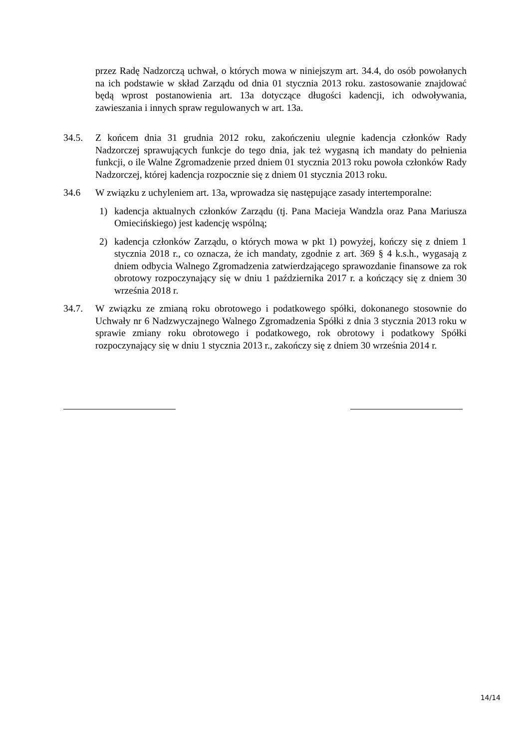przez Radę Nadzorczą uchwał, o których mowa w niniejszym art. 34.4, do osób powołanych na ich podstawie w skład Zarządu od dnia 01 stycznia 2013 roku. zastosowanie znajdować będą wprost postanowienia art. 13a dotyczące długości kadencji, ich odwoływania, zawieszania i innych spraw regulowanych w art. 13a.
34.5. Z końcem dnia 31 grudnia 2012 roku, zakończeniu ulegnie kadencja członków Rady Nadzorczej sprawujących funkcje do tego dnia, jak też wygasną ich mandaty do pełnienia funkcji, o ile Walne Zgromadzenie przed dniem 01 stycznia 2013 roku powoła członków Rady Nadzorczej, której kadencja rozpocznie się z dniem 01 stycznia 2013 roku.
34.6 W związku z uchyleniem art. 13a, wprowadza się następujące zasady intertemporalne:
1) kadencja aktualnych członków Zarządu (tj. Pana Macieja Wandzla oraz Pana Mariusza Omiecińskiego) jest kadencję wspólną;
2) kadencja członków Zarządu, o których mowa w pkt 1) powyżej, kończy się z dniem 1 stycznia 2018 r., co oznacza, że ich mandaty, zgodnie z art. 369 § 4 k.s.h., wygasają z dniem odbycia Walnego Zgromadzenia zatwierdzającego sprawozdanie finansowe za rok obrotowy rozpoczynający się w dniu 1 października 2017 r. a kończący się z dniem 30 września 2018 r.
34.7. W związku ze zmianą roku obrotowego i podatkowego spółki, dokonanego stosownie do Uchwały nr 6 Nadzwyczajnego Walnego Zgromadzenia Spółki z dnia 3 stycznia 2013 roku w sprawie zmiany roku obrotowego i podatkowego, rok obrotowy i podatkowy Spółki rozpoczynający się w dniu 1 stycznia 2013 r., zakończy się z dniem 30 września 2014 r.
14/14